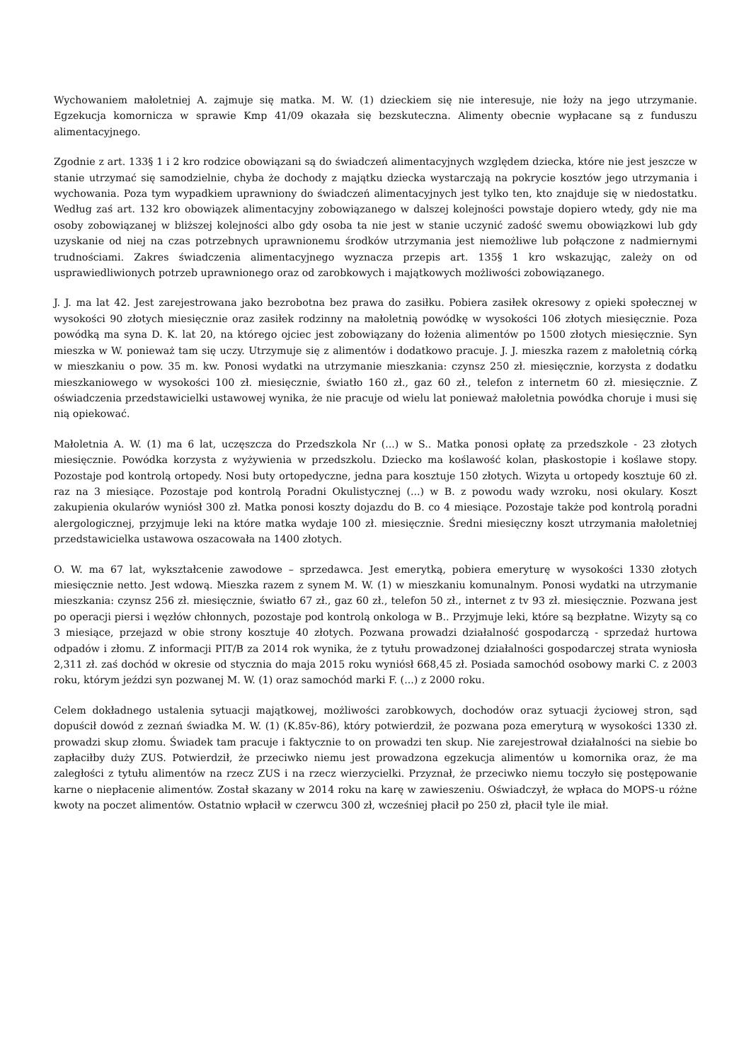Wychowaniem małoletniej A. zajmuje się matka. M. W. (1) dzieckiem się nie interesuje, nie łoży na jego utrzymanie. Egzekucja komornicza w sprawie Kmp 41/09 okazała się bezskuteczna. Alimenty obecnie wypłacane są z funduszu alimentacyjnego.
Zgodnie z art. 133§ 1 i 2 kro rodzice obowiązani są do świadczeń alimentacyjnych względem dziecka, które nie jest jeszcze w stanie utrzymać się samodzielnie, chyba że dochody z majątku dziecka wystarczają na pokrycie kosztów jego utrzymania i wychowania. Poza tym wypadkiem uprawniony do świadczeń alimentacyjnych jest tylko ten, kto znajduje się w niedostatku. Według zaś art. 132 kro obowiązek alimentacyjny zobowiązanego w dalszej kolejności powstaje dopiero wtedy, gdy nie ma osoby zobowiązanej w bliższej kolejności albo gdy osoba ta nie jest w stanie uczynić zadość swemu obowiązkowi lub gdy uzyskanie od niej na czas potrzebnych uprawnionemu środków utrzymania jest niemożliwe lub połączone z nadmiernymi trudnościami. Zakres świadczenia alimentacyjnego wyznacza przepis art. 135§ 1 kro wskazując, zależy on od usprawiedliwionych potrzeb uprawnionego oraz od zarobkowych i majątkowych możliwości zobowiązanego.
J. J. ma lat 42. Jest zarejestrowana jako bezrobotna bez prawa do zasiłku. Pobiera zasiłek okresowy z opieki społecznej w wysokości 90 złotych miesięcznie oraz zasiłek rodzinny na małoletnią powódkę w wysokości 106 złotych miesięcznie. Poza powódką ma syna D. K. lat 20, na którego ojciec jest zobowiązany do łożenia alimentów po 1500 złotych miesięcznie. Syn mieszka w W. ponieważ tam się uczy. Utrzymuje się z alimentów i dodatkowo pracuje. J. J. mieszka razem z małoletnią córką w mieszkaniu o pow. 35 m. kw. Ponosi wydatki na utrzymanie mieszkania: czynsz 250 zł. miesięcznie, korzysta z dodatku mieszkaniowego w wysokości 100 zł. miesięcznie, światło 160 zł., gaz 60 zł., telefon z internetm 60 zł. miesięcznie. Z oświadczenia przedstawicielki ustawowej wynika, że nie pracuje od wielu lat ponieważ małoletnia powódka choruje i musi się nią opiekować.
Małoletnia A. W. (1) ma 6 lat, uczęszcza do Przedszkola Nr (...) w S.. Matka ponosi opłatę za przedszkole - 23 złotych miesięcznie. Powódka korzysta z wyżywienia w przedszkolu. Dziecko ma koślawość kolan, płaskostopie i koślawe stopy. Pozostaje pod kontrolą ortopedy. Nosi buty ortopedyczne, jedna para kosztuje 150 złotych. Wizyta u ortopedy kosztuje 60 zł. raz na 3 miesiące. Pozostaje pod kontrolą Poradni Okulistycznej (...) w B. z powodu wady wzroku, nosi okulary. Koszt zakupienia okularów wyniósł 300 zł. Matka ponosi koszty dojazdu do B. co 4 miesiące. Pozostaje także pod kontrolą poradni alergologicznej, przyjmuje leki na które matka wydaje 100 zł. miesięcznie. Średni miesięczny koszt utrzymania małoletniej przedstawicielka ustawowa oszacowała na 1400 złotych.
O. W. ma 67 lat, wykształcenie zawodowe – sprzedawca. Jest emerytką, pobiera emeryturę w wysokości 1330 złotych miesięcznie netto. Jest wdową. Mieszka razem z synem M. W. (1) w mieszkaniu komunalnym. Ponosi wydatki na utrzymanie mieszkania: czynsz 256 zł. miesięcznie, światło 67 zł., gaz 60 zł., telefon 50 zł., internet z tv 93 zł. miesięcznie. Pozwana jest po operacji piersi i węzłów chłonnych, pozostaje pod kontrolą onkologa w B.. Przyjmuje leki, które są bezpłatne. Wizyty są co 3 miesiące, przejazd w obie strony kosztuje 40 złotych. Pozwana prowadzi działalność gospodarczą - sprzedaż hurtowa odpadów i złomu. Z informacji PIT/B za 2014 rok wynika, że z tytułu prowadzonej działalności gospodarczej strata wyniosła 2,311 zł. zaś dochód w okresie od stycznia do maja 2015 roku wyniósł 668,45 zł. Posiada samochód osobowy marki C. z 2003 roku, którym jeździ syn pozwanej M. W. (1) oraz samochód marki F. (...) z 2000 roku.
Celem dokładnego ustalenia sytuacji majątkowej, możliwości zarobkowych, dochodów oraz sytuacji życiowej stron, sąd dopuścił dowód z zeznań świadka M. W. (1) (K.85v-86), który potwierdził, że pozwana poza emeryturą w wysokości 1330 zł. prowadzi skup złomu. Świadek tam pracuje i faktycznie to on prowadzi ten skup. Nie zarejestrował działalności na siebie bo zapłaciłby duży ZUS. Potwierdził, że przeciwko niemu jest prowadzona egzekucja alimentów u komornika oraz, że ma zaległości z tytułu alimentów na rzecz ZUS i na rzecz wierzycielki. Przyznał, że przeciwko niemu toczyło się postępowanie karne o niepłacenie alimentów. Został skazany w 2014 roku na karę w zawieszeniu. Oświadczył, że wpłaca do MOPS-u różne kwoty na poczet alimentów. Ostatnio wpłacił w czerwcu 300 zł, wcześniej płacił po 250 zł, płacił tyle ile miał.